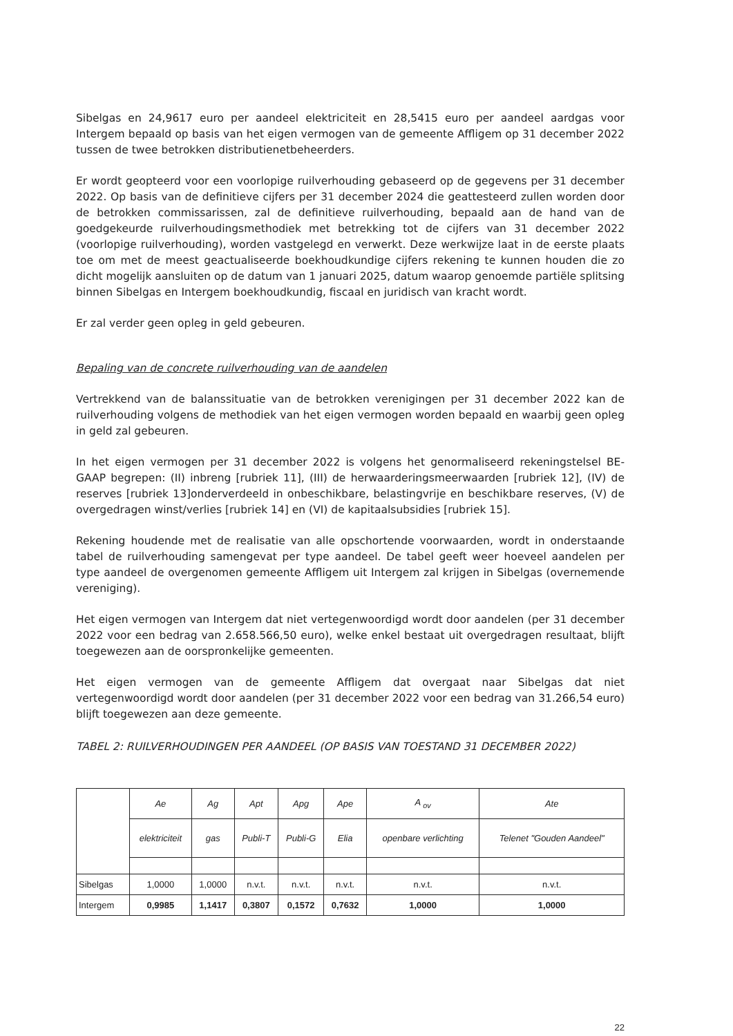Sibelgas en 24,9617 euro per aandeel elektriciteit en 28,5415 euro per aandeel aardgas voor Intergem bepaald op basis van het eigen vermogen van de gemeente Affligem op 31 december 2022 tussen de twee betrokken distributienetbeheerders.
Er wordt geopteerd voor een voorlopige ruilverhouding gebaseerd op de gegevens per 31 december 2022. Op basis van de definitieve cijfers per 31 december 2024 die geattesteerd zullen worden door de betrokken commissarissen, zal de definitieve ruilverhouding, bepaald aan de hand van de goedgekeurde ruilverhoudingsmethodiek met betrekking tot de cijfers van 31 december 2022 (voorlopige ruilverhouding), worden vastgelegd en verwerkt. Deze werkwijze laat in de eerste plaats toe om met de meest geactualiseerde boekhoudkundige cijfers rekening te kunnen houden die zo dicht mogelijk aansluiten op de datum van 1 januari 2025, datum waarop genoemde partiële splitsing binnen Sibelgas en Intergem boekhoudkundig, fiscaal en juridisch van kracht wordt.
Er zal verder geen opleg in geld gebeuren.
Bepaling van de concrete ruilverhouding van de aandelen
Vertrekkend van de balanssituatie van de betrokken verenigingen per 31 december 2022 kan de ruilverhouding volgens de methodiek van het eigen vermogen worden bepaald en waarbij geen opleg in geld zal gebeuren.
In het eigen vermogen per 31 december 2022 is volgens het genormaliseerd rekeningstelsel BE-GAAP begrepen: (II) inbreng [rubriek 11], (III) de herwaarderingsmeerwaarden [rubriek 12], (IV) de reserves [rubriek 13]onderverdeeld in onbeschikbare, belastingvrije en beschikbare reserves, (V) de overgedragen winst/verlies [rubriek 14] en (VI) de kapitaalsubsidies [rubriek 15].
Rekening houdende met de realisatie van alle opschortende voorwaarden, wordt in onderstaande tabel de ruilverhouding samengevat per type aandeel. De tabel geeft weer hoeveel aandelen per type aandeel de overgenomen gemeente Affligem uit Intergem zal krijgen in Sibelgas (overnemende vereniging).
Het eigen vermogen van Intergem dat niet vertegenwoordigd wordt door aandelen (per 31 december 2022 voor een bedrag van 2.658.566,50 euro), welke enkel bestaat uit overgedragen resultaat, blijft toegewezen aan de oorspronkelijke gemeenten.
Het eigen vermogen van de gemeente Affligem dat overgaat naar Sibelgas dat niet vertegenwoordigd wordt door aandelen (per 31 december 2022 voor een bedrag van 31.266,54 euro) blijft toegewezen aan deze gemeente.
TABEL 2: RUILVERHOUDINGEN PER AANDEEL (OP BASIS VAN TOESTAND 31 DECEMBER 2022)
| | Ae | Ag | Apt | Apg | Ape | A <sub>ov</sub> | Ate |
| --- | --- | --- | --- | --- | --- | --- | --- |
| | elektriciteit | gas | Publi-T | Publi-G | Elia | openbare verlichting | Telenet "Gouden Aandeel" |
| Sibelgas | 1,0000 | 1,0000 | n.v.t. | n.v.t. | n.v.t. | n.v.t. | n.v.t. |
| Intergem | 0,9985 | 1,1417 | 0,3807 | 0,1572 | 0,7632 | 1,0000 | 1,0000 |
22